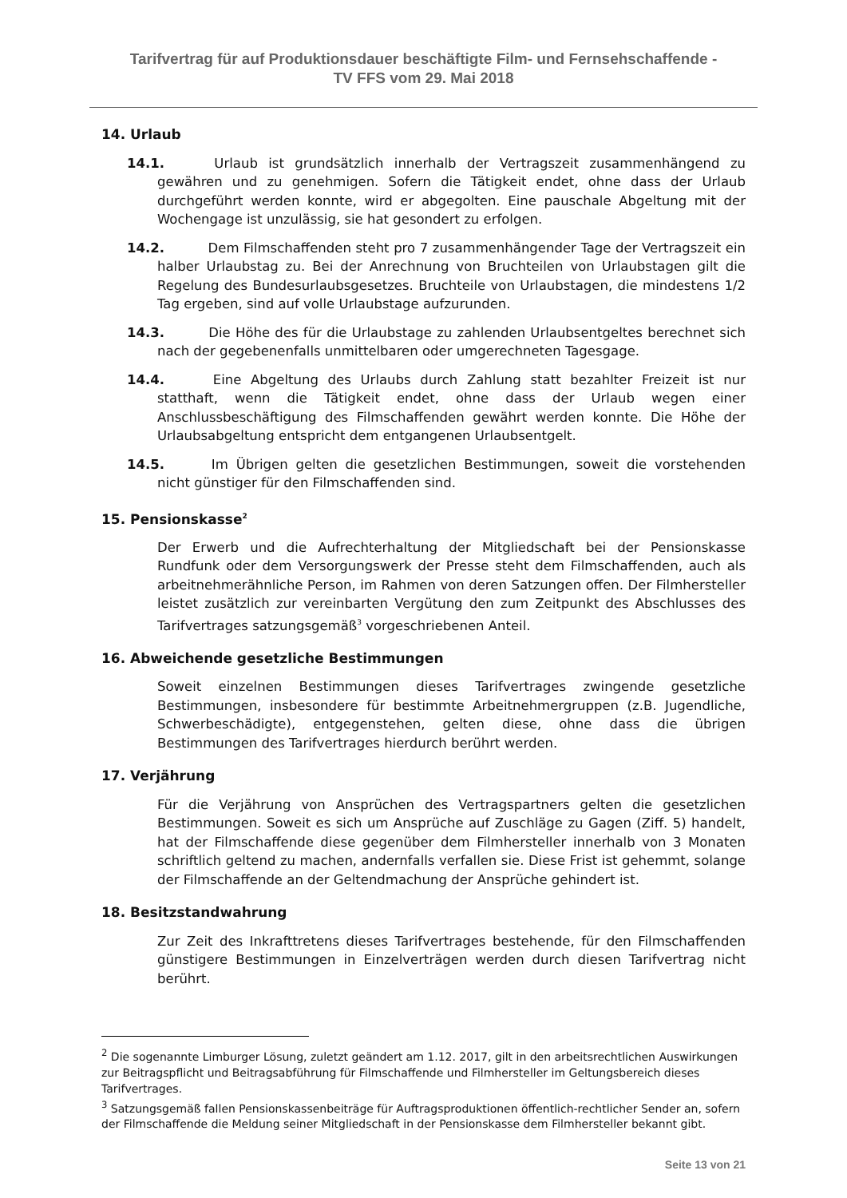Tarifvertrag für auf Produktionsdauer beschäftigte Film- und Fernsehschaffende -
TV FFS vom 29. Mai 2018
14. Urlaub
14.1. Urlaub ist grundsätzlich innerhalb der Vertragszeit zusammenhängend zu gewähren und zu genehmigen. Sofern die Tätigkeit endet, ohne dass der Urlaub durchgeführt werden konnte, wird er abgegolten. Eine pauschale Abgeltung mit der Wochengage ist unzulässig, sie hat gesondert zu erfolgen.
14.2. Dem Filmschaffenden steht pro 7 zusammenhängender Tage der Vertragszeit ein halber Urlaubstag zu. Bei der Anrechnung von Bruchteilen von Urlaubstagen gilt die Regelung des Bundesurlaubsgesetzes. Bruchteile von Urlaubstagen, die mindestens 1/2 Tag ergeben, sind auf volle Urlaubstage aufzurunden.
14.3. Die Höhe des für die Urlaubstage zu zahlenden Urlaubsentgeltes berechnet sich nach der gegebenenfalls unmittelbaren oder umgerechneten Tagesgage.
14.4. Eine Abgeltung des Urlaubs durch Zahlung statt bezahlter Freizeit ist nur statthaft, wenn die Tätigkeit endet, ohne dass der Urlaub wegen einer Anschlussbeschäftigung des Filmschaffenden gewährt werden konnte. Die Höhe der Urlaubsabgeltung entspricht dem entgangenen Urlaubsentgelt.
14.5. Im Übrigen gelten die gesetzlichen Bestimmungen, soweit die vorstehenden nicht günstiger für den Filmschaffenden sind.
15. Pensionskasse<sup>2</sup>
Der Erwerb und die Aufrechterhaltung der Mitgliedschaft bei der Pensionskasse Rundfunk oder dem Versorgungswerk der Presse steht dem Filmschaffenden, auch als arbeitnehmerähnliche Person, im Rahmen von deren Satzungen offen. Der Filmhersteller leistet zusätzlich zur vereinbarten Vergütung den zum Zeitpunkt des Abschlusses des Tarifvertrages satzungsgemäß<sup>3</sup> vorgeschriebenen Anteil.
16. Abweichende gesetzliche Bestimmungen
Soweit einzelnen Bestimmungen dieses Tarifvertrages zwingende gesetzliche Bestimmungen, insbesondere für bestimmte Arbeitnehmergruppen (z.B. Jugendliche, Schwerbeschädigte), entgegenstehen, gelten diese, ohne dass die übrigen Bestimmungen des Tarifvertrages hierdurch berührt werden.
17. Verjährung
Für die Verjährung von Ansprüchen des Vertragspartners gelten die gesetzlichen Bestimmungen. Soweit es sich um Ansprüche auf Zuschläge zu Gagen (Ziff. 5) handelt, hat der Filmschaffende diese gegenüber dem Filmhersteller innerhalb von 3 Monaten schriftlich geltend zu machen, andernfalls verfallen sie. Diese Frist ist gehemmt, solange der Filmschaffende an der Geltendmachung der Ansprüche gehindert ist.
18. Besitzstandwahrung
Zur Zeit des Inkrafttretens dieses Tarifvertrages bestehende, für den Filmschaffenden günstigere Bestimmungen in Einzelverträgen werden durch diesen Tarifvertrag nicht berührt.
<sup>2</sup> Die sogenannte Limburger Lösung, zuletzt geändert am 1.12. 2017, gilt in den arbeitsrechtlichen Auswirkungen zur Beitragspflicht und Beitragsabführung für Filmschaffende und Filmhersteller im Geltungsbereich dieses Tarifvertrages.
<sup>3</sup> Satzungsgemäß fallen Pensionskassenbeiträge für Auftragsproduktionen öffentlich-rechtlicher Sender an, sofern der Filmschaffende die Meldung seiner Mitgliedschaft in der Pensionskasse dem Filmhersteller bekannt gibt.
Seite 13 von 21